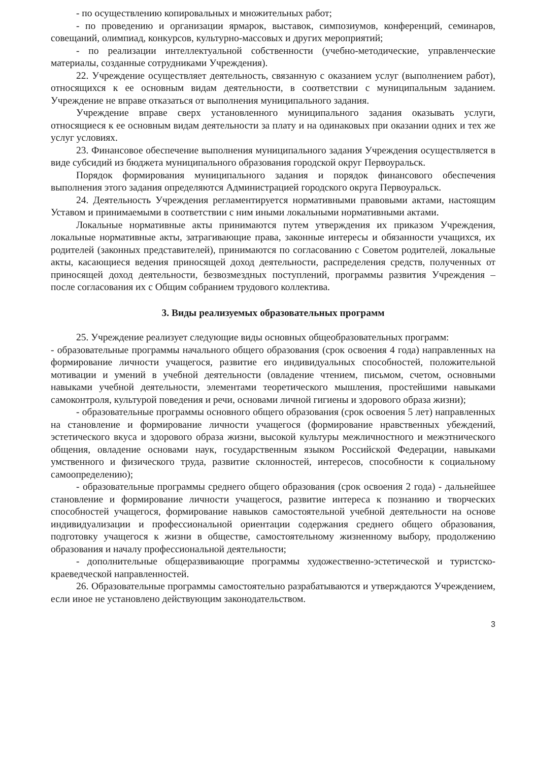- по осуществлению копировальных и множительных работ;
- по проведению и организации ярмарок, выставок, симпозиумов, конференций, семинаров, совещаний, олимпиад, конкурсов, культурно-массовых и других мероприятий;
- по реализации интеллектуальной собственности (учебно-методические, управленческие материалы, созданные сотрудниками Учреждения).
22. Учреждение осуществляет деятельность, связанную с оказанием услуг (выполнением работ), относящихся к ее основным видам деятельности, в соответствии с муниципальным заданием. Учреждение не вправе отказаться от выполнения муниципального задания.
Учреждение вправе сверх установленного муниципального задания оказывать услуги, относящиеся к ее основным видам деятельности за плату и на одинаковых при оказании одних и тех же услуг условиях.
23. Финансовое обеспечение выполнения муниципального задания Учреждения осуществляется в виде субсидий из бюджета муниципального образования городской округ Первоуральск.
Порядок формирования муниципального задания и порядок финансового обеспечения выполнения этого задания определяются Администрацией городского округа Первоуральск.
24. Деятельность Учреждения регламентируется нормативными правовыми актами, настоящим Уставом и принимаемыми в соответствии с ним иными локальными нормативными актами.
Локальные нормативные акты принимаются путем утверждения их приказом Учреждения, локальные нормативные акты, затрагивающие права, законные интересы и обязанности учащихся, их родителей (законных представителей), принимаются по согласованию с Советом родителей, локальные акты, касающиеся ведения приносящей доход деятельности, распределения средств, полученных от приносящей доход деятельности, безвозмездных поступлений, программы развития Учреждения – после согласования их с Общим собранием трудового коллектива.
3. Виды реализуемых образовательных программ
25. Учреждение реализует следующие виды основных общеобразовательных программ:
- образовательные программы начального общего образования (срок освоения 4 года) направленных на формирование личности учащегося, развитие его индивидуальных способностей, положительной мотивации и умений в учебной деятельности (овладение чтением, письмом, счетом, основными навыками учебной деятельности, элементами теоретического мышления, простейшими навыками самоконтроля, культурой поведения и речи, основами личной гигиены и здорового образа жизни);
- образовательные программы основного общего образования (срок освоения 5 лет) направленных на становление и формирование личности учащегося (формирование нравственных убеждений, эстетического вкуса и здорового образа жизни, высокой культуры межличностного и межэтнического общения, овладение основами наук, государственным языком Российской Федерации, навыками умственного и физического труда, развитие склонностей, интересов, способности к социальному самоопределению);
- образовательные программы среднего общего образования (срок освоения 2 года) - дальнейшее становление и формирование личности учащегося, развитие интереса к познанию и творческих способностей учащегося, формирование навыков самостоятельной учебной деятельности на основе индивидуализации и профессиональной ориентации содержания среднего общего образования, подготовку учащегося к жизни в обществе, самостоятельному жизненному выбору, продолжению образования и началу профессиональной деятельности;
- дополнительные общеразвивающие программы художественно-эстетической и туристско-краеведческой направленностей.
26. Образовательные программы самостоятельно разрабатываются и утверждаются Учреждением, если иное не установлено действующим законодательством.
3